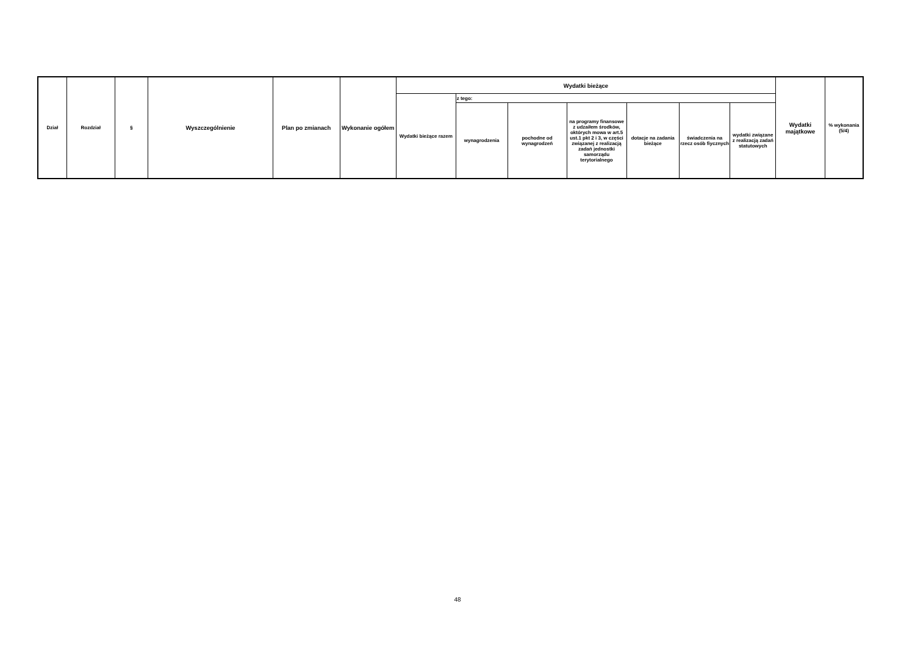| Dział | Rozdział | § | Wyszczególnienie | Plan po zmianach | Wykonanie ogółem | Wydatki bieżące | | | | | | | Wydatki majątkowe | % wykonania (5/4) |
| --- | --- | --- | --- | --- | --- | --- | --- | --- | --- | --- | --- | --- | --- | --- |
| | | | | | | Wydatki bieżące razem | z tego: | | | | | | | |
| | | | | | | | wynagrodzenia | pochodne od wynagrodzeń | na programy finansowe z udzaiłem środków, októrych mowa w art.5 ust.1 pkt 2 i 3, w części związanej z realizacją zadań jednostki samorządu terytorialnego | dotacje na zadania bieżące | świadczenia na rzecz osób fiycznych | wydatki związane z realizacją zadań statutowych | | |
48